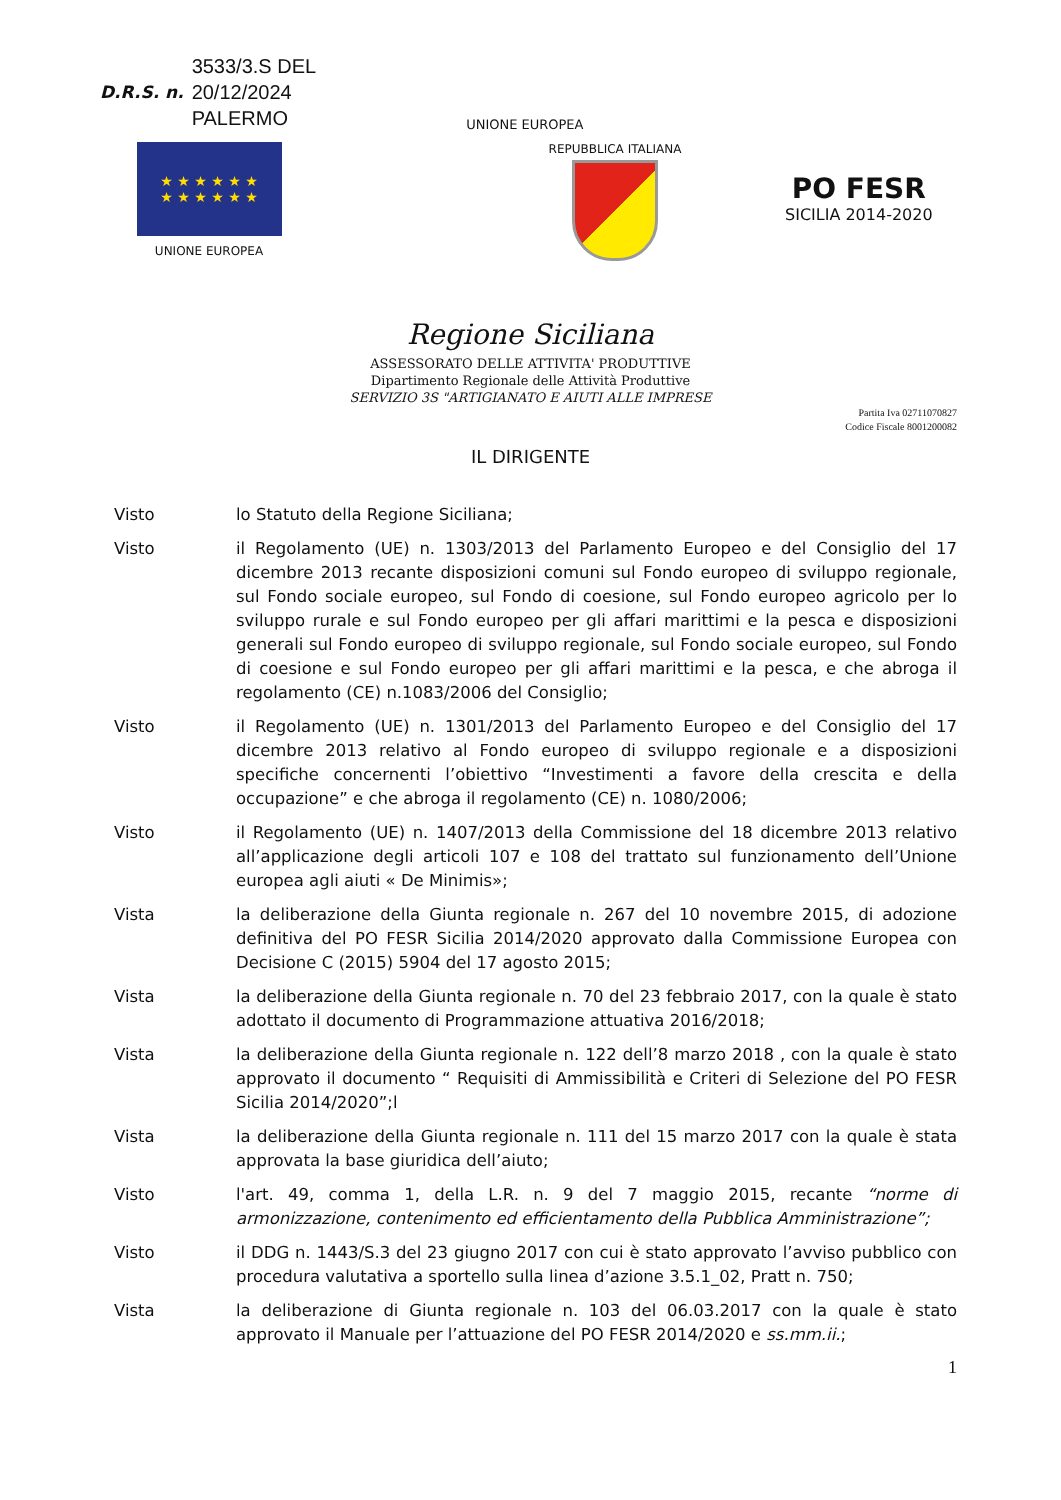D.R.S. n.
3533/3.S DEL
20/12/2024
PALERMO
UNIONE EUROPEA
★ ★ ★ ★ ★ ★
★ ★ ★ ★ ★ ★
UNIONE EUROPEA
REPUBBLICA ITALIANA
PO FESR
SICILIA 2014-2020
Regione Siciliana
ASSESSORATO DELLE ATTIVITA' PRODUTTIVE
Dipartimento Regionale delle Attività Produttive
SERVIZIO 3S "ARTIGIANATO E AIUTI ALLE IMPRESE
Partita Iva 02711070827
Codice Fiscale 8001200082
IL DIRIGENTE
Visto lo Statuto della Regione Siciliana;
Visto il Regolamento (UE) n. 1303/2013 del Parlamento Europeo e del Consiglio del 17 dicembre 2013 recante disposizioni comuni sul Fondo europeo di sviluppo regionale, sul Fondo sociale europeo, sul Fondo di coesione, sul Fondo europeo agricolo per lo sviluppo rurale e sul Fondo europeo per gli affari marittimi e la pesca e disposizioni generali sul Fondo europeo di sviluppo regionale, sul Fondo sociale europeo, sul Fondo di coesione e sul Fondo europeo per gli affari marittimi e la pesca, e che abroga il regolamento (CE) n.1083/2006 del Consiglio;
Visto il Regolamento (UE) n. 1301/2013 del Parlamento Europeo e del Consiglio del 17 dicembre 2013 relativo al Fondo europeo di sviluppo regionale e a disposizioni specifiche concernenti l’obiettivo “Investimenti a favore della crescita e della occupazione” e che abroga il regolamento (CE) n. 1080/2006;
Visto il Regolamento (UE) n. 1407/2013 della Commissione del 18 dicembre 2013 relativo all’applicazione degli articoli 107 e 108 del trattato sul funzionamento dell’Unione europea agli aiuti « De Minimis»;
Vista la deliberazione della Giunta regionale n. 267 del 10 novembre 2015, di adozione definitiva del PO FESR Sicilia 2014/2020 approvato dalla Commissione Europea con Decisione C (2015) 5904 del 17 agosto 2015;
Vista la deliberazione della Giunta regionale n. 70 del 23 febbraio 2017, con la quale è stato adottato il documento di Programmazione attuativa 2016/2018;
Vista la deliberazione della Giunta regionale n. 122 dell’8 marzo 2018 , con la quale è stato approvato il documento “ Requisiti di Ammissibilità e Criteri di Selezione del PO FESR Sicilia 2014/2020”;l
Vista la deliberazione della Giunta regionale n. 111 del 15 marzo 2017 con la quale è stata approvata la base giuridica dell’aiuto;
Visto l'art. 49, comma 1, della L.R. n. 9 del 7 maggio 2015, recante “norme di armonizzazione, contenimento ed efficientamento della Pubblica Amministrazione”;
Visto il DDG n. 1443/S.3 del 23 giugno 2017 con cui è stato approvato l’avviso pubblico con procedura valutativa a sportello sulla linea d’azione 3.5.1_02, Pratt n. 750;
Vista la deliberazione di Giunta regionale n. 103 del 06.03.2017 con la quale è stato approvato il Manuale per l’attuazione del PO FESR 2014/2020 e ss.mm.ii.;
1